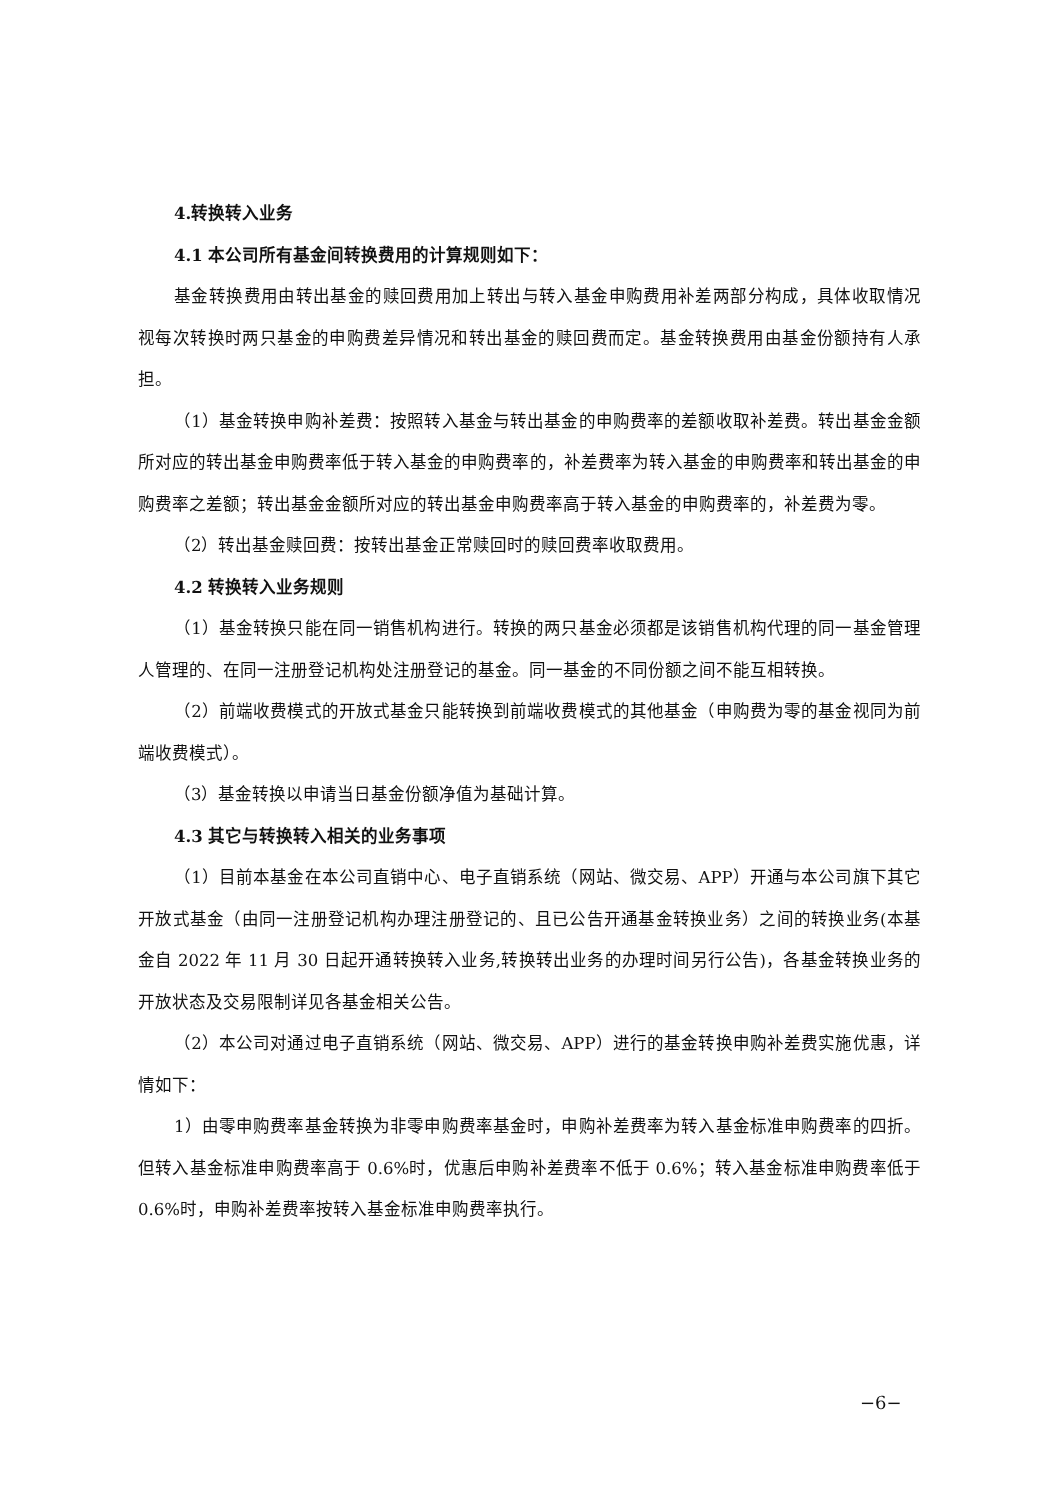4.转换转入业务
4.1 本公司所有基金间转换费用的计算规则如下：
基金转换费用由转出基金的赎回费用加上转出与转入基金申购费用补差两部分构成，具体收取情况视每次转换时两只基金的申购费差异情况和转出基金的赎回费而定。基金转换费用由基金份额持有人承担。
（1）基金转换申购补差费：按照转入基金与转出基金的申购费率的差额收取补差费。转出基金金额所对应的转出基金申购费率低于转入基金的申购费率的，补差费率为转入基金的申购费率和转出基金的申购费率之差额；转出基金金额所对应的转出基金申购费率高于转入基金的申购费率的，补差费为零。
（2）转出基金赎回费：按转出基金正常赎回时的赎回费率收取费用。
4.2 转换转入业务规则
（1）基金转换只能在同一销售机构进行。转换的两只基金必须都是该销售机构代理的同一基金管理人管理的、在同一注册登记机构处注册登记的基金。同一基金的不同份额之间不能互相转换。
（2）前端收费模式的开放式基金只能转换到前端收费模式的其他基金（申购费为零的基金视同为前端收费模式）。
（3）基金转换以申请当日基金份额净值为基础计算。
4.3 其它与转换转入相关的业务事项
（1）目前本基金在本公司直销中心、电子直销系统（网站、微交易、APP）开通与本公司旗下其它开放式基金（由同一注册登记机构办理注册登记的、且已公告开通基金转换业务）之间的转换业务(本基金自 2022 年 11 月 30 日起开通转换转入业务,转换转出业务的办理时间另行公告)，各基金转换业务的开放状态及交易限制详见各基金相关公告。
（2）本公司对通过电子直销系统（网站、微交易、APP）进行的基金转换申购补差费实施优惠，详情如下：
1）由零申购费率基金转换为非零申购费率基金时，申购补差费率为转入基金标准申购费率的四折。但转入基金标准申购费率高于 0.6%时，优惠后申购补差费率不低于 0.6%；转入基金标准申购费率低于 0.6%时，申购补差费率按转入基金标准申购费率执行。
−6−